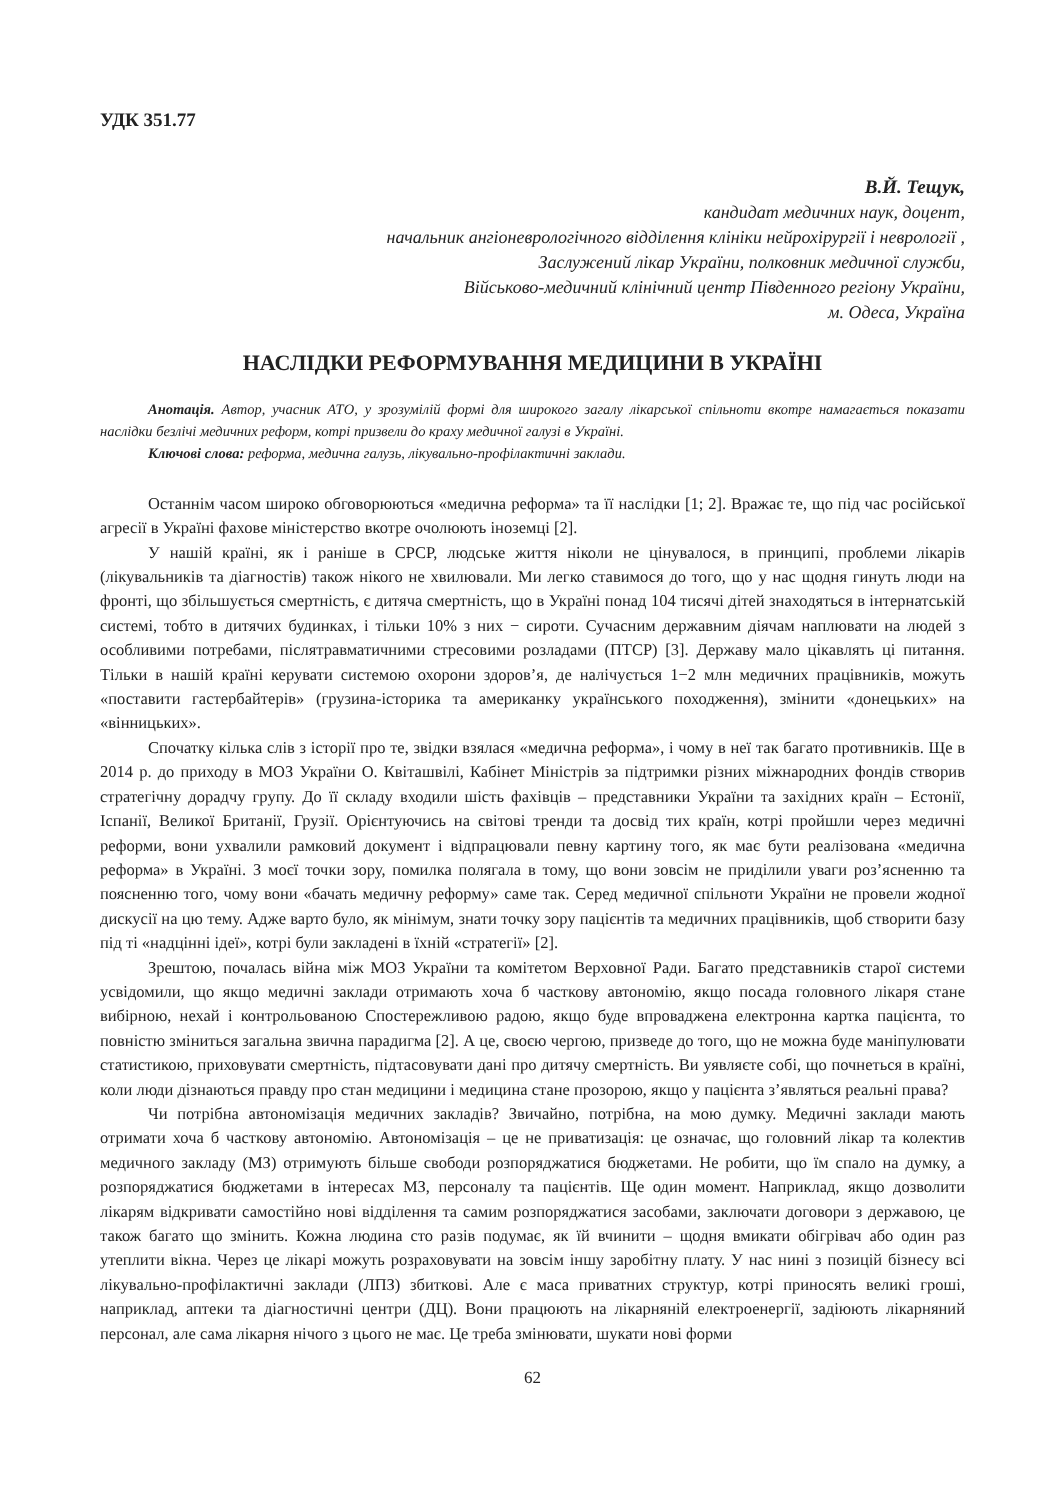УДК 351.77
В.Й. Тещук,
кандидат медичних наук, доцент,
начальник ангіоневрологічного відділення клініки нейрохірургії і неврології ,
Заслужений лікар України, полковник медичної служби,
Військово-медичний клінічний центр Південного регіону України,
м. Одеса, Україна
НАСЛІДКИ РЕФОРМУВАННЯ МЕДИЦИНИ В УКРАЇНІ
Анотація. Автор, учасник АТО, у зрозумілій формі для широкого загалу лікарської спільноти вкотре намагається показати наслідки безлічі медичних реформ, котрі призвели до краху медичної галузі в Україні.
Ключові слова: реформа, медична галузь, лікувально-профілактичні заклади.
Останнім часом широко обговорюються «медична реформа» та її наслідки [1; 2]. Вражає те, що під час російської агресії в Україні фахове міністерство вкотре очолюють іноземці [2].
У нашій країні, як і раніше в СРСР, людське життя ніколи не цінувалося, в принципі, проблеми лікарів (лікувальників та діагностів) також нікого не хвилювали. Ми легко ставимося до того, що у нас щодня гинуть люди на фронті, що збільшується смертність, є дитяча смертність, що в Україні понад 104 тисячі дітей знаходяться в інтернатській системі, тобто в дитячих будинках, і тільки 10% з них − сироти. Сучасним державним діячам наплювати на людей з особливими потребами, післятравматичними стресовими розладами (ПТСР) [3]. Державу мало цікавлять ці питання. Тільки в нашій країні керувати системою охорони здоров’я, де налічується 1−2 млн медичних працівників, можуть «поставити гастербайтерів» (грузина-історика та американку українського походження), змінити «донецьких» на «вінницьких».
Спочатку кілька слів з історії про те, звідки взялася «медична реформа», і чому в неї так багато противників. Ще в 2014 р. до приходу в МОЗ України О. Квіташвілі, Кабінет Міністрів за підтримки різних міжнародних фондів створив стратегічну дорадчу групу. До її складу входили шість фахівців – представники України та західних країн – Естонії, Іспанії, Великої Британії, Грузії. Орієнтуючись на світові тренди та досвід тих країн, котрі пройшли через медичні реформи, вони ухвалили рамковий документ і відпрацювали певну картину того, як має бути реалізована «медична реформа» в Україні. З моєї точки зору, помилка полягала в тому, що вони зовсім не приділили уваги роз’ясненню та поясненню того, чому вони «бачать медичну реформу» саме так. Серед медичної спільноти України не провели жодної дискусії на цю тему. Адже варто було, як мінімум, знати точку зору пацієнтів та медичних працівників, щоб створити базу під ті «надцінні ідеї», котрі були закладені в їхній «стратегії» [2].
Зрештою, почалась війна між МОЗ України та комітетом Верховної Ради. Багато представників старої системи усвідомили, що якщо медичні заклади отримають хоча б часткову автономію, якщо посада головного лікаря стане вибірною, нехай і контрольованою Спостережливою радою, якщо буде впроваджена електронна картка пацієнта, то повністю зміниться загальна звична парадигма [2]. А це, своєю чергою, призведе до того, що не можна буде маніпулювати статистикою, приховувати смертність, підтасовувати дані про дитячу смертність. Ви уявляєте собі, що почнеться в країні, коли люди дізнаються правду про стан медицини і медицина стане прозорою, якщо у пацієнта з’являться реальні права?
Чи потрібна автономізація медичних закладів? Звичайно, потрібна, на мою думку. Медичні заклади мають отримати хоча б часткову автономію. Автономізація – це не приватизація: це означає, що головний лікар та колектив медичного закладу (МЗ) отримують більше свободи розпоряджатися бюджетами. Не робити, що їм спало на думку, а розпоряджатися бюджетами в інтересах МЗ, персоналу та пацієнтів. Ще один момент. Наприклад, якщо дозволити лікарям відкривати самостійно нові відділення та самим розпоряджатися засобами, заключати договори з державою, це також багато що змінить. Кожна людина сто разів подумає, як їй вчинити – щодня вмикати обігрівач або один раз утеплити вікна. Через це лікарі можуть розраховувати на зовсім іншу заробітну плату. У нас нині з позицій бізнесу всі лікувально-профілактичні заклади (ЛПЗ) збиткові. Але є маса приватних структур, котрі приносять великі гроші, наприклад, аптеки та діагностичні центри (ДЦ). Вони працюють на лікарняній електроенергії, задіюють лікарняний персонал, але сама лікарня нічого з цього не має. Це треба змінювати, шукати нові форми
62